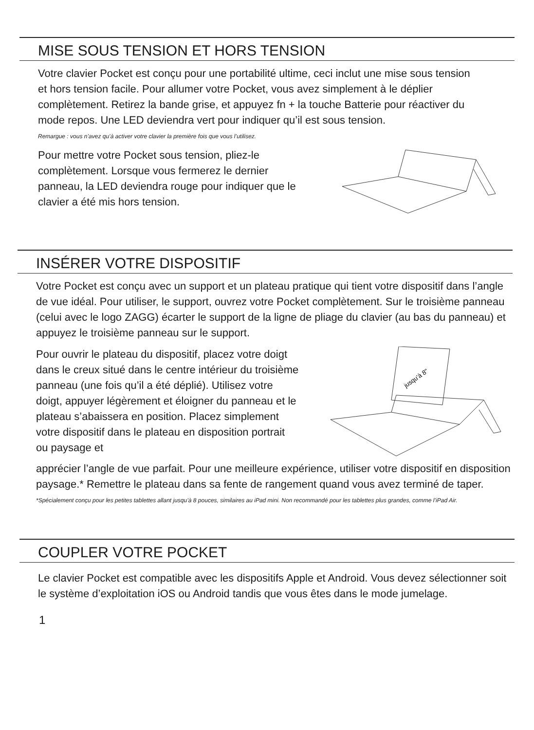MISE SOUS TENSION ET HORS TENSION
Votre clavier Pocket est conçu pour une portabilité ultime, ceci inclut une mise sous tension et hors tension facile. Pour allumer votre Pocket, vous avez simplement à le déplier complètement. Retirez la bande grise, et appuyez fn + la touche Batterie pour réactiver du mode repos. Une LED deviendra vert pour indiquer qu’il est sous tension.
Remargue : vous n’avez qu’à activer votre clavier la première fois que vous l’utilisez.
Pour mettre votre Pocket sous tension, pliez-le complètement. Lorsque vous fermerez le dernier panneau, la LED deviendra rouge pour indiquer que le clavier a été mis hors tension.
INSÉRER VOTRE DISPOSITIF
Votre Pocket est conçu avec un support et un plateau pratique qui tient votre dispositif dans l’angle de vue idéal. Pour utiliser, le support, ouvrez votre Pocket complètement. Sur le troisième panneau (celui avec le logo ZAGG) écarter le support de la ligne de pliage du clavier (au bas du panneau) et appuyez le troisième panneau sur le support.
Pour ouvrir le plateau du dispositif, placez votre doigt dans le creux situé dans le centre intérieur du troisième panneau (une fois qu’il a été déplié). Utilisez votre doigt, appuyer légèrement et éloigner du panneau et le plateau s’abaissera en position. Placez simplement votre dispositif dans le plateau en disposition portrait ou paysage et
jusqu’à 8"
apprécier l’angle de vue parfait. Pour une meilleure expérience, utiliser votre dispositif en disposition paysage.* Remettre le plateau dans sa fente de rangement quand vous avez terminé de taper.
*Spécialement conçu pour les petites tablettes allant jusqu’à 8 pouces, similaires au iPad mini. Non recommandé pour les tablettes plus grandes, comme l’iPad Air.
COUPLER VOTRE POCKET
Le clavier Pocket est compatible avec les dispositifs Apple et Android. Vous devez sélectionner soit le système d’exploitation iOS ou Android tandis que vous êtes dans le mode jumelage.
1